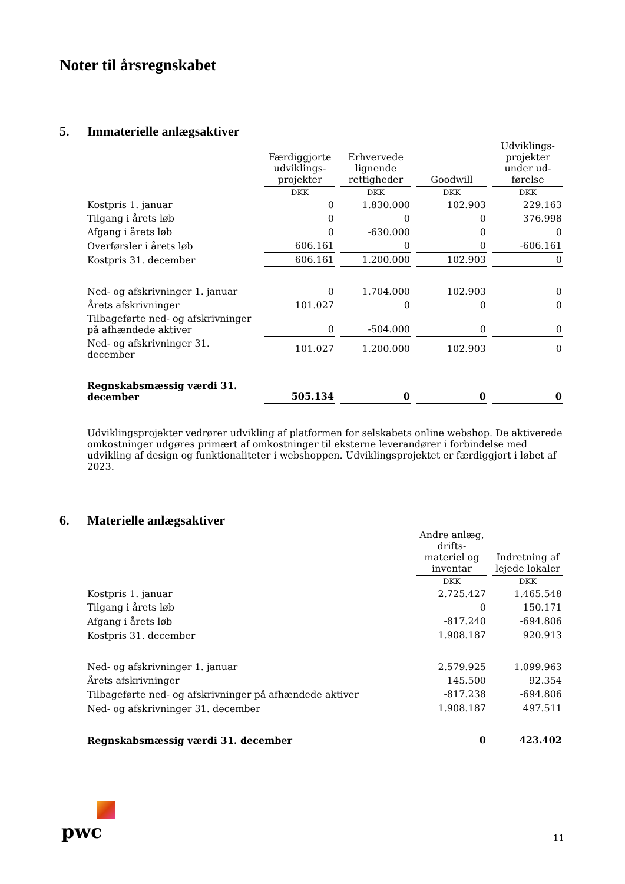Noter til årsregnskabet
5. Immaterielle anlægsaktiver
| | Færdiggjorte udviklings-projekter | Erhvervede lignende rettigheder | Goodwill | Udviklings-projekter under ud-førelse |
| | DKK | DKK | DKK | DKK |
| Kostpris 1. januar | 0 | 1.830.000 | 102.903 | 229.163 |
| Tilgang i årets løb | 0 | 0 | 0 | 376.998 |
| Afgang i årets løb | 0 | -630.000 | 0 | 0 |
| Overførsler i årets løb | 606.161 | 0 | 0 | -606.161 |
| Kostpris 31. december | 606.161 | 1.200.000 | 102.903 | 0 |
| Ned- og afskrivninger 1. januar | 0 | 1.704.000 | 102.903 | 0 |
| Årets afskrivninger | 101.027 | 0 | 0 | 0 |
| Tilbageførte ned- og afskrivninger på afhændede aktiver | 0 | -504.000 | 0 | 0 |
| Ned- og afskrivninger 31. december | 101.027 | 1.200.000 | 102.903 | 0 |
| Regnskabsmæssig værdi 31. december | 505.134 | 0 | 0 | 0 |
Udviklingsprojekter vedrører udvikling af platformen for selskabets online webshop. De aktiverede omkostninger udgøres primært af omkostninger til eksterne leverandører i forbindelse med udvikling af design og funktionaliteter i webshoppen. Udviklingsprojektet er færdiggjort i løbet af 2023.
6. Materielle anlægsaktiver
| | Andre anlæg, drifts-materiel og inventar | Indretning af lejede lokaler |
| | DKK | DKK |
| Kostpris 1. januar | 2.725.427 | 1.465.548 |
| Tilgang i årets løb | 0 | 150.171 |
| Afgang i årets løb | -817.240 | -694.806 |
| Kostpris 31. december | 1.908.187 | 920.913 |
| Ned- og afskrivninger 1. januar | 2.579.925 | 1.099.963 |
| Årets afskrivninger | 145.500 | 92.354 |
| Tilbageførte ned- og afskrivninger på afhændede aktiver | -817.238 | -694.806 |
| Ned- og afskrivninger 31. december | 1.908.187 | 497.511 |
| Regnskabsmæssig værdi 31. december | 0 | 423.402 |
pwc 11